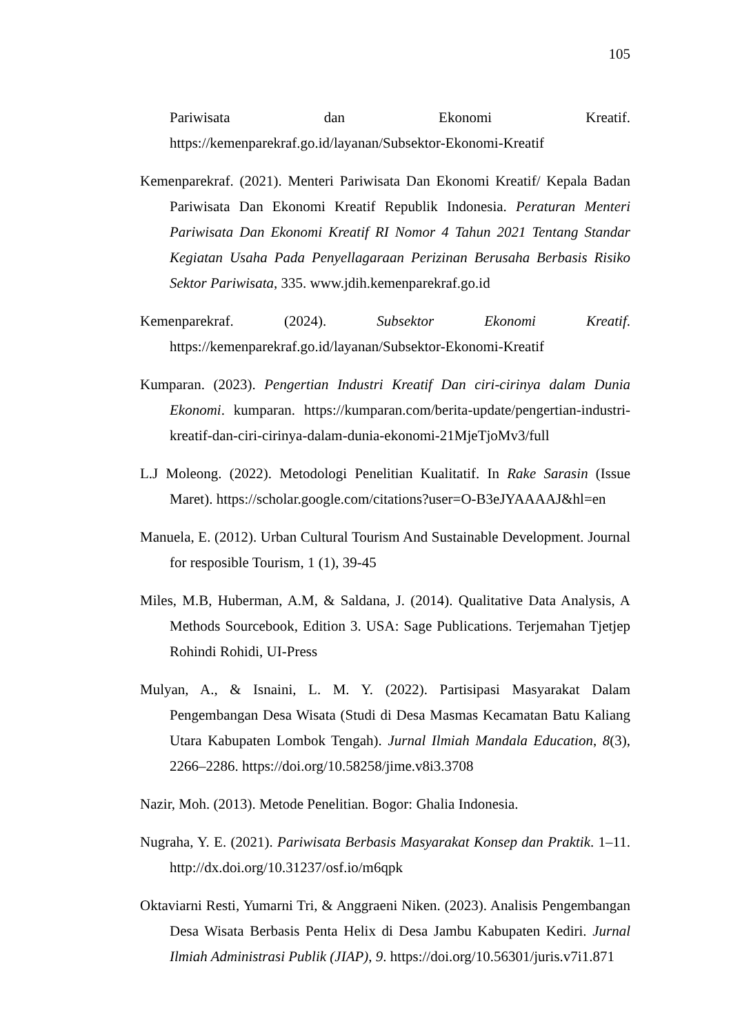105
Pariwisata dan Ekonomi Kreatif. https://kemenparekraf.go.id/layanan/Subsektor-Ekonomi-Kreatif
Kemenparekraf. (2021). Menteri Pariwisata Dan Ekonomi Kreatif/ Kepala Badan Pariwisata Dan Ekonomi Kreatif Republik Indonesia. Peraturan Menteri Pariwisata Dan Ekonomi Kreatif RI Nomor 4 Tahun 2021 Tentang Standar Kegiatan Usaha Pada Penyellagaraan Perizinan Berusaha Berbasis Risiko Sektor Pariwisata, 335. www.jdih.kemenparekraf.go.id
Kemenparekraf. (2024). Subsektor Ekonomi Kreatif. https://kemenparekraf.go.id/layanan/Subsektor-Ekonomi-Kreatif
Kumparan. (2023). Pengertian Industri Kreatif Dan ciri-cirinya dalam Dunia Ekonomi. kumparan. https://kumparan.com/berita-update/pengertian-industri-kreatif-dan-ciri-cirinya-dalam-dunia-ekonomi-21MjeTjoMv3/full
L.J Moleong. (2022). Metodologi Penelitian Kualitatif. In Rake Sarasin (Issue Maret). https://scholar.google.com/citations?user=O-B3eJYAAAAJ&hl=en
Manuela, E. (2012). Urban Cultural Tourism And Sustainable Development. Journal for resposible Tourism, 1 (1), 39-45
Miles, M.B, Huberman, A.M, & Saldana, J. (2014). Qualitative Data Analysis, A Methods Sourcebook, Edition 3. USA: Sage Publications. Terjemahan Tjetjep Rohindi Rohidi, UI-Press
Mulyan, A., & Isnaini, L. M. Y. (2022). Partisipasi Masyarakat Dalam Pengembangan Desa Wisata (Studi di Desa Masmas Kecamatan Batu Kaliang Utara Kabupaten Lombok Tengah). Jurnal Ilmiah Mandala Education, 8(3), 2266–2286. https://doi.org/10.58258/jime.v8i3.3708
Nazir, Moh. (2013). Metode Penelitian. Bogor: Ghalia Indonesia.
Nugraha, Y. E. (2021). Pariwisata Berbasis Masyarakat Konsep dan Praktik. 1–11. http://dx.doi.org/10.31237/osf.io/m6qpk
Oktaviarni Resti, Yumarni Tri, & Anggraeni Niken. (2023). Analisis Pengembangan Desa Wisata Berbasis Penta Helix di Desa Jambu Kabupaten Kediri. Jurnal Ilmiah Administrasi Publik (JIAP), 9. https://doi.org/10.56301/juris.v7i1.871